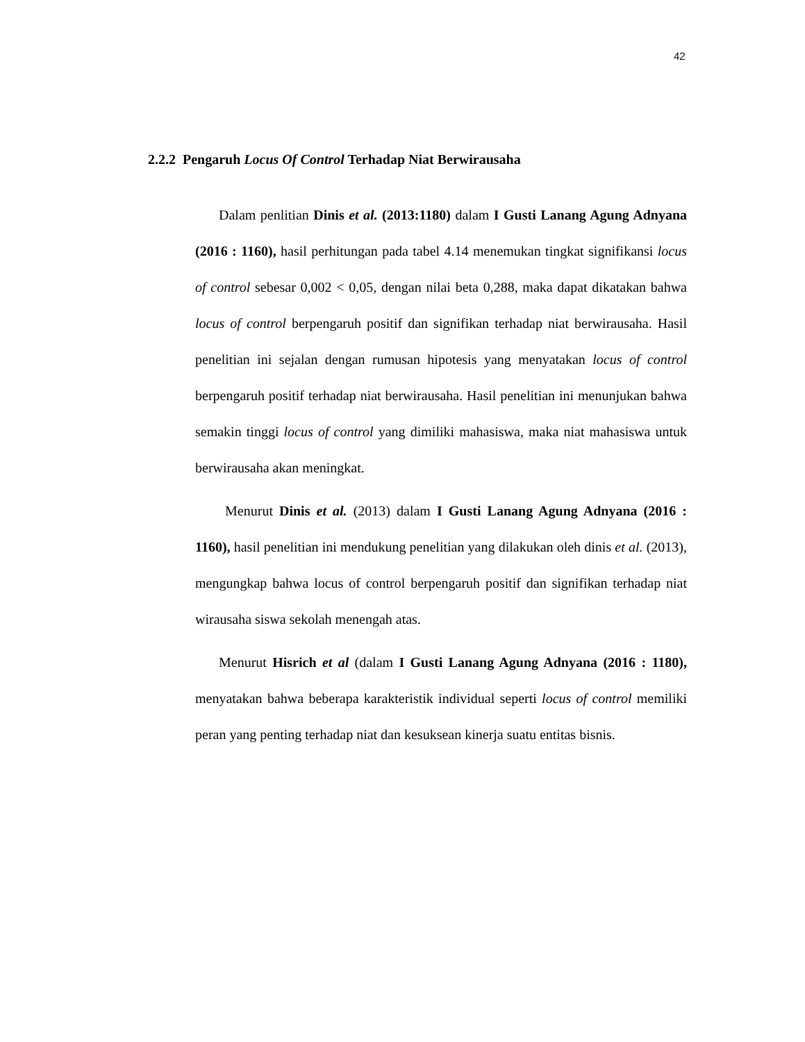42
2.2.2 Pengaruh Locus Of Control Terhadap Niat Berwirausaha
Dalam penlitian Dinis et al. (2013:1180) dalam I Gusti Lanang Agung Adnyana (2016 : 1160), hasil perhitungan pada tabel 4.14 menemukan tingkat signifikansi locus of control sebesar 0,002 < 0,05, dengan nilai beta 0,288, maka dapat dikatakan bahwa locus of control berpengaruh positif dan signifikan terhadap niat berwirausaha. Hasil penelitian ini sejalan dengan rumusan hipotesis yang menyatakan locus of control berpengaruh positif terhadap niat berwirausaha. Hasil penelitian ini menunjukan bahwa semakin tinggi locus of control yang dimiliki mahasiswa, maka niat mahasiswa untuk berwirausaha akan meningkat.
Menurut Dinis et al. (2013) dalam I Gusti Lanang Agung Adnyana (2016 : 1160), hasil penelitian ini mendukung penelitian yang dilakukan oleh dinis et al. (2013), mengungkap bahwa locus of control berpengaruh positif dan signifikan terhadap niat wirausaha siswa sekolah menengah atas.
Menurut Hisrich et al (dalam I Gusti Lanang Agung Adnyana (2016 : 1180), menyatakan bahwa beberapa karakteristik individual seperti locus of control memiliki peran yang penting terhadap niat dan kesuksean kinerja suatu entitas bisnis.